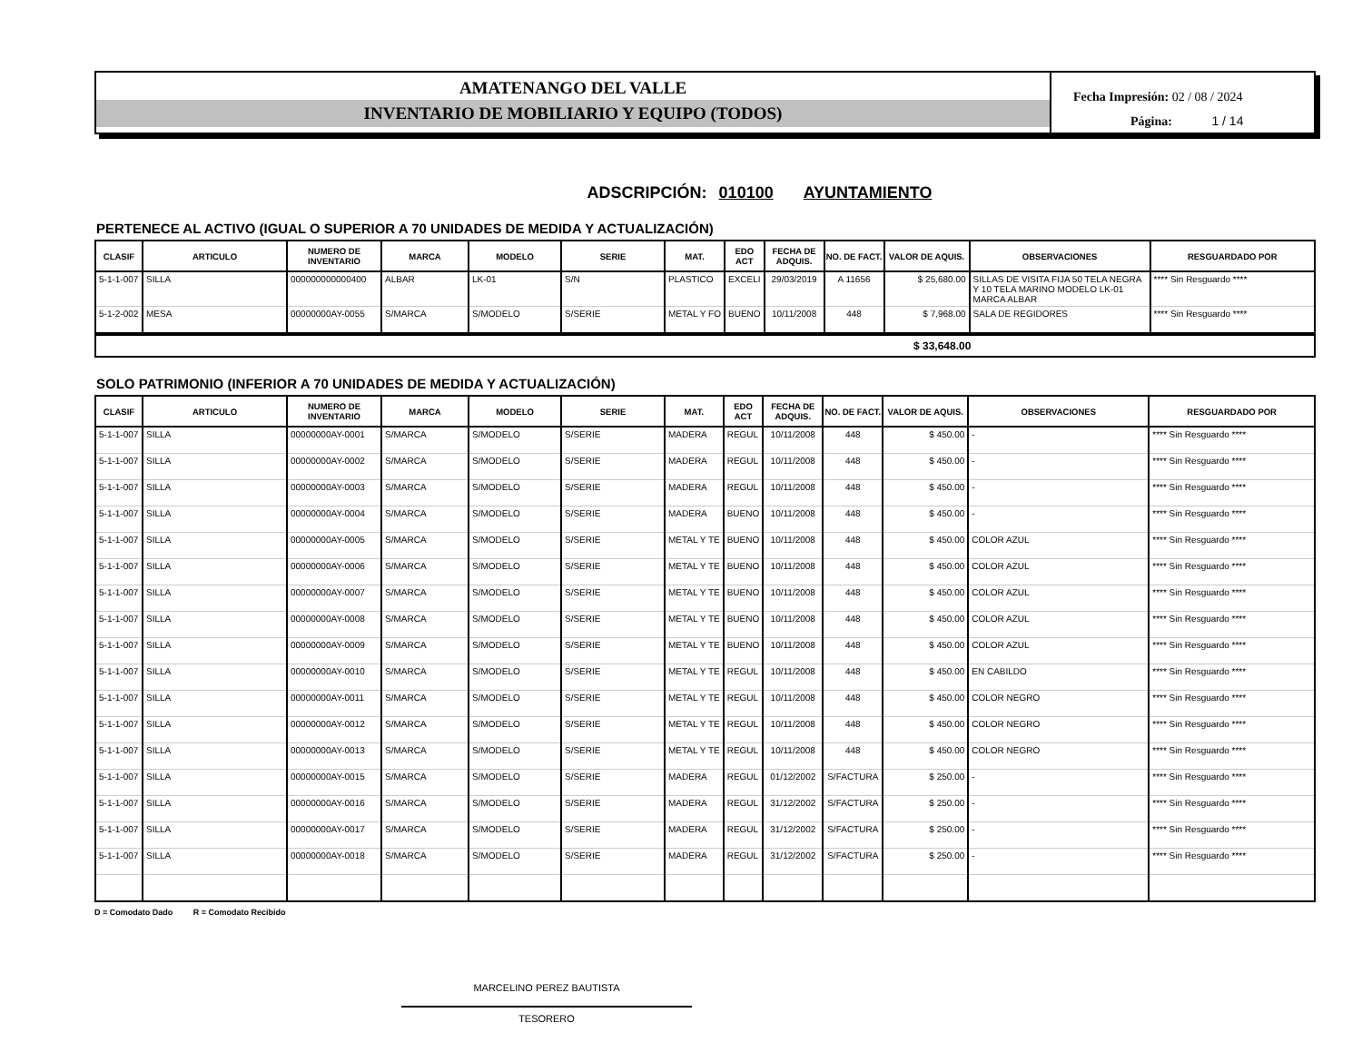AMATENANGO DEL VALLE
INVENTARIO DE MOBILIARIO Y EQUIPO (TODOS)
Fecha Impresión: 02 / 08 / 2024
Página: 1 / 14
ADSCRIPCIÓN: 010100 AYUNTAMIENTO
PERTENECE AL ACTIVO (IGUAL O SUPERIOR A 70 UNIDADES DE MEDIDA Y ACTUALIZACIÓN)
| CLASIF | ARTICULO | NUMERO DE INVENTARIO | MARCA | MODELO | SERIE | MAT. | EDO ACT | FECHA DE ADQUIS. | NO. DE FACT. | VALOR DE AQUIS. | OBSERVACIONES | RESGUARDADO POR |
| --- | --- | --- | --- | --- | --- | --- | --- | --- | --- | --- | --- | --- |
| 5-1-1-007 | SILLA | 000000000000400 | ALBAR | LK-01 | S/N | PLASTICO | EXCELI | 29/03/2019 | A 11656 | $ 25,680.00 | SILLAS DE VISITA FIJA 50 TELA NEGRA Y 10 TELA MARINO MODELO LK-01 MARCA ALBAR | **** Sin Resguardo **** |
| 5-1-2-002 | MESA | 00000000AY-0055 | S/MARCA | S/MODELO | S/SERIE | METAL Y FO | BUENO | 10/11/2008 | 448 | $ 7,968.00 | SALA DE REGIDORES | **** Sin Resguardo **** |
$ 33,648.00
SOLO PATRIMONIO (INFERIOR A 70 UNIDADES DE MEDIDA Y ACTUALIZACIÓN)
| CLASIF | ARTICULO | NUMERO DE INVENTARIO | MARCA | MODELO | SERIE | MAT. | EDO ACT | FECHA DE ADQUIS. | NO. DE FACT. | VALOR DE AQUIS. | OBSERVACIONES | RESGUARDADO POR |
| --- | --- | --- | --- | --- | --- | --- | --- | --- | --- | --- | --- | --- |
| 5-1-1-007 | SILLA | 00000000AY-0001 | S/MARCA | S/MODELO | S/SERIE | MADERA | REGUL | 10/11/2008 | 448 | $ 450.00 | - | **** Sin Resguardo **** |
| 5-1-1-007 | SILLA | 00000000AY-0002 | S/MARCA | S/MODELO | S/SERIE | MADERA | REGUL | 10/11/2008 | 448 | $ 450.00 | - | **** Sin Resguardo **** |
| 5-1-1-007 | SILLA | 00000000AY-0003 | S/MARCA | S/MODELO | S/SERIE | MADERA | REGUL | 10/11/2008 | 448 | $ 450.00 | - | **** Sin Resguardo **** |
| 5-1-1-007 | SILLA | 00000000AY-0004 | S/MARCA | S/MODELO | S/SERIE | MADERA | BUENO | 10/11/2008 | 448 | $ 450.00 | - | **** Sin Resguardo **** |
| 5-1-1-007 | SILLA | 00000000AY-0005 | S/MARCA | S/MODELO | S/SERIE | METAL Y TE | BUENO | 10/11/2008 | 448 | $ 450.00 | COLOR AZUL | **** Sin Resguardo **** |
| 5-1-1-007 | SILLA | 00000000AY-0006 | S/MARCA | S/MODELO | S/SERIE | METAL Y TE | BUENO | 10/11/2008 | 448 | $ 450.00 | COLOR AZUL | **** Sin Resguardo **** |
| 5-1-1-007 | SILLA | 00000000AY-0007 | S/MARCA | S/MODELO | S/SERIE | METAL Y TE | BUENO | 10/11/2008 | 448 | $ 450.00 | COLOR AZUL | **** Sin Resguardo **** |
| 5-1-1-007 | SILLA | 00000000AY-0008 | S/MARCA | S/MODELO | S/SERIE | METAL Y TE | BUENO | 10/11/2008 | 448 | $ 450.00 | COLOR AZUL | **** Sin Resguardo **** |
| 5-1-1-007 | SILLA | 00000000AY-0009 | S/MARCA | S/MODELO | S/SERIE | METAL Y TE | BUENO | 10/11/2008 | 448 | $ 450.00 | COLOR AZUL | **** Sin Resguardo **** |
| 5-1-1-007 | SILLA | 00000000AY-0010 | S/MARCA | S/MODELO | S/SERIE | METAL Y TE | REGUL | 10/11/2008 | 448 | $ 450.00 | EN CABILDO | **** Sin Resguardo **** |
| 5-1-1-007 | SILLA | 00000000AY-0011 | S/MARCA | S/MODELO | S/SERIE | METAL Y TE | REGUL | 10/11/2008 | 448 | $ 450.00 | COLOR NEGRO | **** Sin Resguardo **** |
| 5-1-1-007 | SILLA | 00000000AY-0012 | S/MARCA | S/MODELO | S/SERIE | METAL Y TE | REGUL | 10/11/2008 | 448 | $ 450.00 | COLOR NEGRO | **** Sin Resguardo **** |
| 5-1-1-007 | SILLA | 00000000AY-0013 | S/MARCA | S/MODELO | S/SERIE | METAL Y TE | REGUL | 10/11/2008 | 448 | $ 450.00 | COLOR NEGRO | **** Sin Resguardo **** |
| 5-1-1-007 | SILLA | 00000000AY-0015 | S/MARCA | S/MODELO | S/SERIE | MADERA | REGUL | 01/12/2002 | S/FACTURA | $ 250.00 | - | **** Sin Resguardo **** |
| 5-1-1-007 | SILLA | 00000000AY-0016 | S/MARCA | S/MODELO | S/SERIE | MADERA | REGUL | 31/12/2002 | S/FACTURA | $ 250.00 | - | **** Sin Resguardo **** |
| 5-1-1-007 | SILLA | 00000000AY-0017 | S/MARCA | S/MODELO | S/SERIE | MADERA | REGUL | 31/12/2002 | S/FACTURA | $ 250.00 | - | **** Sin Resguardo **** |
| 5-1-1-007 | SILLA | 00000000AY-0018 | S/MARCA | S/MODELO | S/SERIE | MADERA | REGUL | 31/12/2002 | S/FACTURA | $ 250.00 | - | **** Sin Resguardo **** |
D = Comodato Dado R = Comodato Recibido
MARCELINO PEREZ BAUTISTA
TESORERO